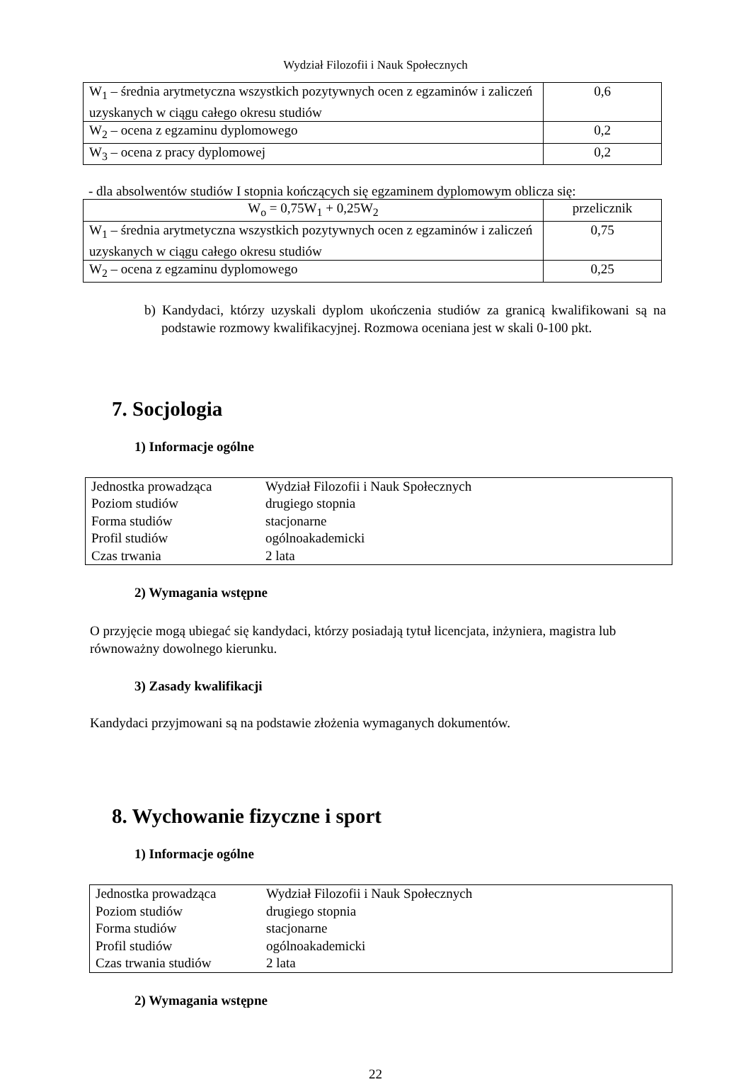Wydział Filozofii i Nauk Społecznych
| W<sub>1</sub> – średnia arytmetyczna wszystkich pozytywnych ocen z egzaminów i zaliczeń uzyskanych w ciągu całego okresu studiów | 0,6 |
| W<sub>2</sub> – ocena z egzaminu dyplomowego | 0,2 |
| W<sub>3</sub> – ocena z pracy dyplomowej | 0,2 |
- dla absolwentów studiów I stopnia kończących się egzaminem dyplomowym oblicza się:
| W<sub>o</sub> = 0,75W<sub>1</sub> + 0,25W<sub>2</sub> | przelicznik |
| W<sub>1</sub> – średnia arytmetyczna wszystkich pozytywnych ocen z egzaminów i zaliczeń uzyskanych w ciągu całego okresu studiów | 0,75 |
| W<sub>2</sub> – ocena z egzaminu dyplomowego | 0,25 |
b) Kandydaci, którzy uzyskali dyplom ukończenia studiów za granicą kwalifikowani są na podstawie rozmowy kwalifikacyjnej. Rozmowa oceniana jest w skali 0-100 pkt.
7. Socjologia
1) Informacje ogólne
| Jednostka prowadząca | Wydział Filozofii i Nauk Społecznych |
| Poziom studiów | drugiego stopnia |
| Forma studiów | stacjonarne |
| Profil studiów | ogólnoakademicki |
| Czas trwania | 2 lata |
2) Wymagania wstępne
O przyjęcie mogą ubiegać się kandydaci, którzy posiadają tytuł licencjata, inżyniera, magistra lub równoważny dowolnego kierunku.
3) Zasady kwalifikacji
Kandydaci przyjmowani są na podstawie złożenia wymaganych dokumentów.
8. Wychowanie fizyczne i sport
1) Informacje ogólne
| Jednostka prowadząca | Wydział Filozofii i Nauk Społecznych |
| Poziom studiów | drugiego stopnia |
| Forma studiów | stacjonarne |
| Profil studiów | ogólnoakademicki |
| Czas trwania studiów | 2 lata |
2) Wymagania wstępne
22